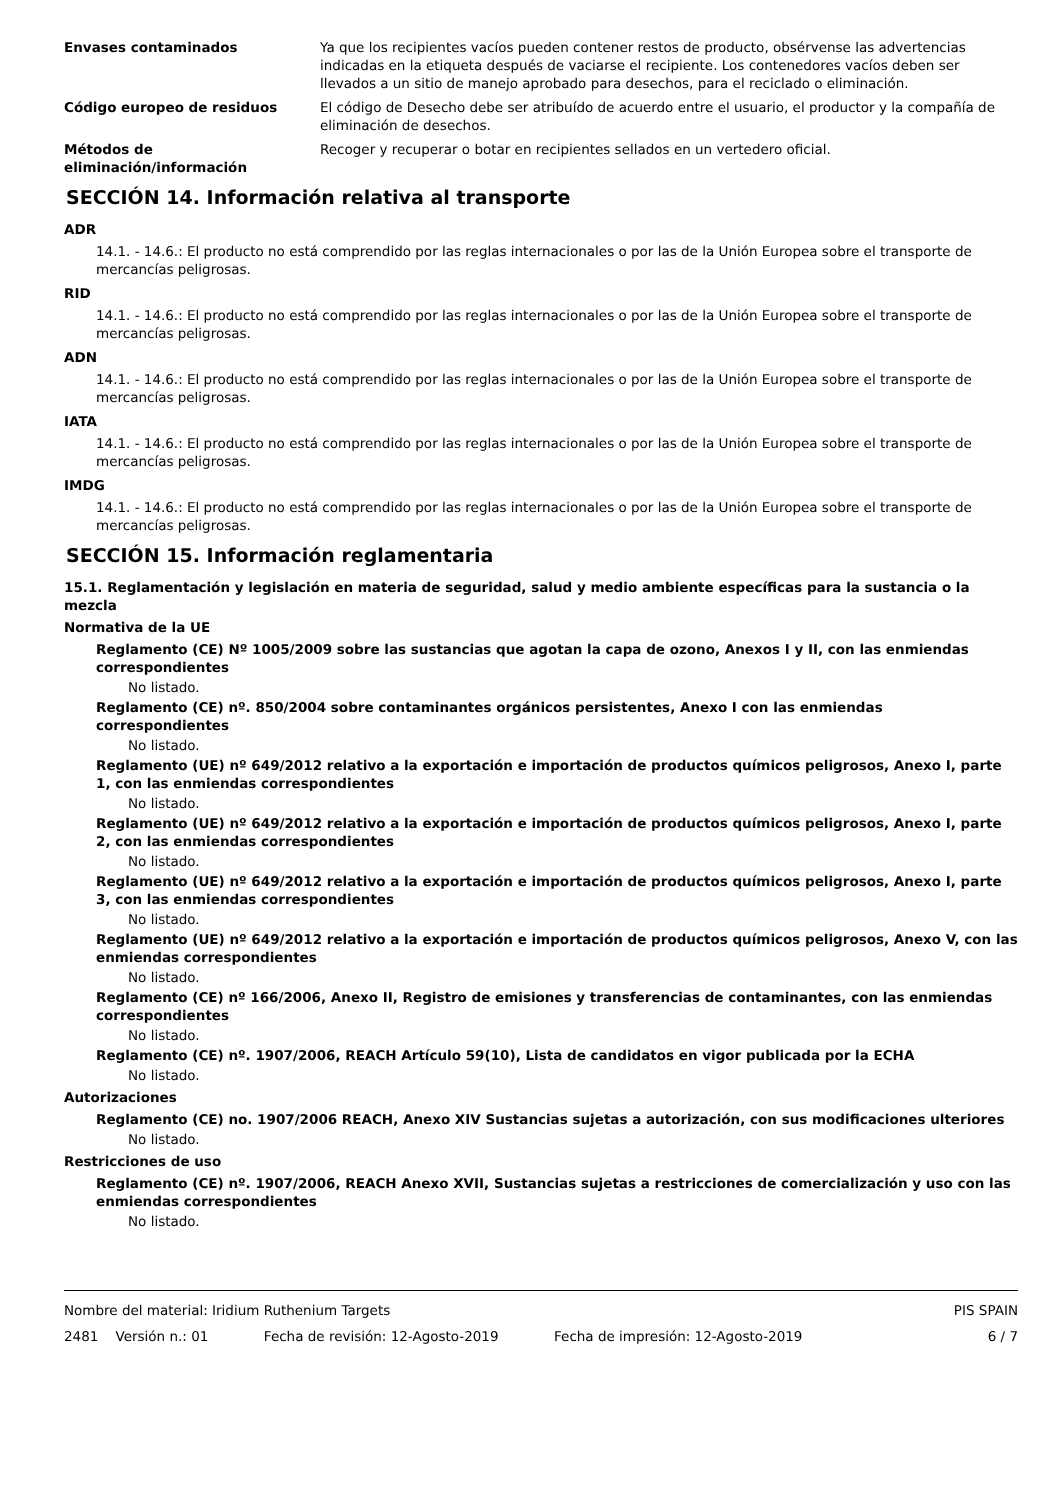Envases contaminados Ya que los recipientes vacíos pueden contener restos de producto, obsérvense las advertencias indicadas en la etiqueta después de vaciarse el recipiente. Los contenedores vacíos deben ser llevados a un sitio de manejo aprobado para desechos, para el reciclado o eliminación.
Código europeo de residuos El código de Desecho debe ser atribuído de acuerdo entre el usuario, el productor y la compañía de eliminación de desechos.
Métodos de eliminación/información
Recoger y recuperar o botar en recipientes sellados en un vertedero oficial.
SECCIÓN 14. Información relativa al transporte
ADR
14.1. - 14.6.: El producto no está comprendido por las reglas internacionales o por las de la Unión Europea sobre el transporte de mercancías peligrosas.
RID
14.1. - 14.6.: El producto no está comprendido por las reglas internacionales o por las de la Unión Europea sobre el transporte de mercancías peligrosas.
ADN
14.1. - 14.6.: El producto no está comprendido por las reglas internacionales o por las de la Unión Europea sobre el transporte de mercancías peligrosas.
IATA
14.1. - 14.6.: El producto no está comprendido por las reglas internacionales o por las de la Unión Europea sobre el transporte de mercancías peligrosas.
IMDG
14.1. - 14.6.: El producto no está comprendido por las reglas internacionales o por las de la Unión Europea sobre el transporte de mercancías peligrosas.
SECCIÓN 15. Información reglamentaria
15.1. Reglamentación y legislación en materia de seguridad, salud y medio ambiente específicas para la sustancia o la mezcla
Normativa de la UE
Reglamento (CE) Nº 1005/2009 sobre las sustancias que agotan la capa de ozono, Anexos I y II, con las enmiendas correspondientes
No listado.
Reglamento (CE) nº. 850/2004 sobre contaminantes orgánicos persistentes, Anexo I con las enmiendas correspondientes
No listado.
Reglamento (UE) nº 649/2012 relativo a la exportación e importación de productos químicos peligrosos, Anexo I, parte 1, con las enmiendas correspondientes
No listado.
Reglamento (UE) nº 649/2012 relativo a la exportación e importación de productos químicos peligrosos, Anexo I, parte 2, con las enmiendas correspondientes
No listado.
Reglamento (UE) nº 649/2012 relativo a la exportación e importación de productos químicos peligrosos, Anexo I, parte 3, con las enmiendas correspondientes
No listado.
Reglamento (UE) nº 649/2012 relativo a la exportación e importación de productos químicos peligrosos, Anexo V, con las enmiendas correspondientes
No listado.
Reglamento (CE) nº 166/2006, Anexo II, Registro de emisiones y transferencias de contaminantes, con las enmiendas correspondientes
No listado.
Reglamento (CE) nº. 1907/2006, REACH Artículo 59(10), Lista de candidatos en vigor publicada por la ECHA
No listado.
Autorizaciones
Reglamento (CE) no. 1907/2006 REACH, Anexo XIV Sustancias sujetas a autorización, con sus modificaciones ulteriores
No listado.
Restricciones de uso
Reglamento (CE) nº. 1907/2006, REACH Anexo XVII, Sustancias sujetas a restricciones de comercialización y uso con las enmiendas correspondientes
No listado.
Nombre del material: Iridium Ruthenium Targets PIS SPAIN
2481 Versión n.: 01 Fecha de revisión: 12-Agosto-2019 Fecha de impresión: 12-Agosto-2019 6 / 7